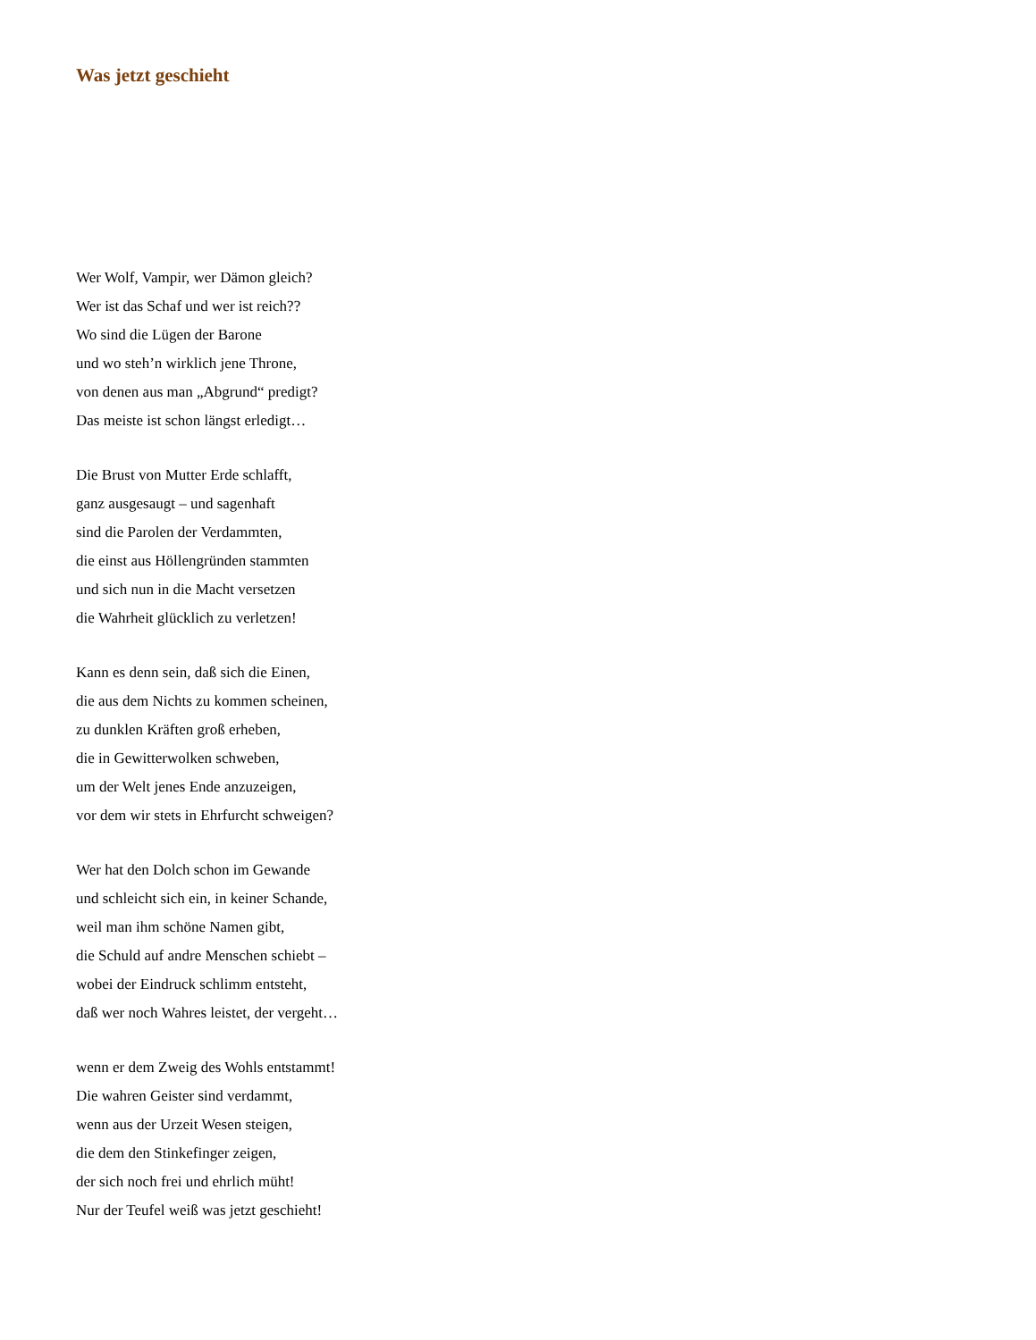Was jetzt geschieht
Wer Wolf, Vampir, wer Dämon gleich?
Wer ist das Schaf und wer ist reich??
Wo sind die Lügen der Barone
und wo steh’n wirklich jene Throne,
von denen aus man „Abgrund“ predigt?
Das meiste ist schon längst erledigt…
Die Brust von Mutter Erde schlafft,
ganz ausgesaugt – und sagenhaft
sind die Parolen der Verdammten,
die einst aus Höllengründen stammten
und sich nun in die Macht versetzen
die Wahrheit glücklich zu verletzen!
Kann es denn sein, daß sich die Einen,
die aus dem Nichts zu kommen scheinen,
zu dunklen Kräften groß erheben,
die in Gewitterwolken schweben,
um der Welt jenes Ende anzuzeigen,
vor dem wir stets in Ehrfurcht schweigen?
Wer hat den Dolch schon im Gewande
und schleicht sich ein, in keiner Schande,
weil man ihm schöne Namen gibt,
die Schuld auf andre Menschen schiebt –
wobei der Eindruck schlimm entsteht,
daß wer noch Wahres leistet, der vergeht…
wenn er dem Zweig des Wohls entstammt!
Die wahren Geister sind verdammt,
wenn aus der Urzeit Wesen steigen,
die dem den Stinkefinger zeigen,
der sich noch frei und ehrlich müht!
Nur der Teufel weiß was jetzt geschieht!